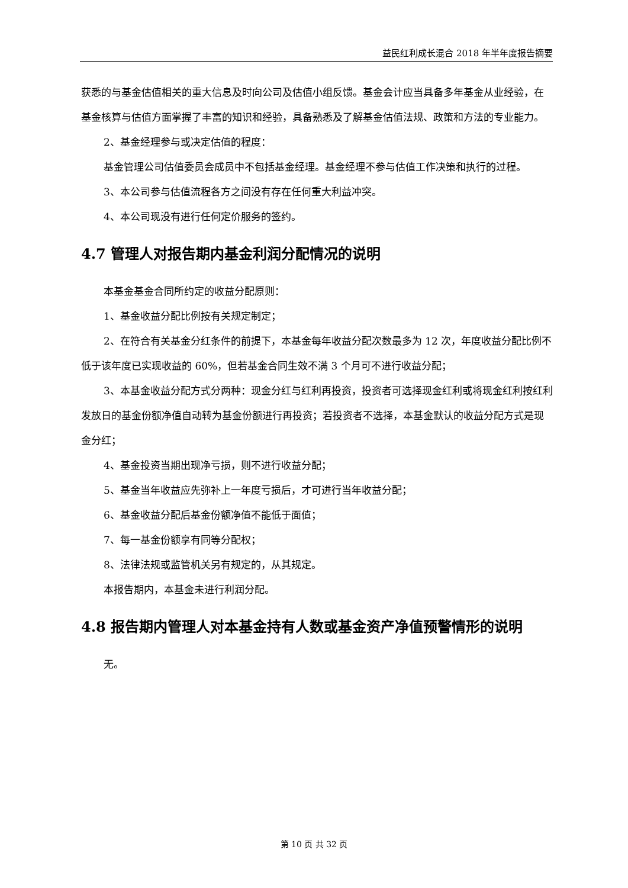益民红利成长混合 2018 年半年度报告摘要
获悉的与基金估值相关的重大信息及时向公司及估值小组反馈。基金会计应当具备多年基金从业经验，在基金核算与估值方面掌握了丰富的知识和经验，具备熟悉及了解基金估值法规、政策和方法的专业能力。
2、基金经理参与或决定估值的程度：
基金管理公司估值委员会成员中不包括基金经理。基金经理不参与估值工作决策和执行的过程。
3、本公司参与估值流程各方之间没有存在任何重大利益冲突。
4、本公司现没有进行任何定价服务的签约。
4.7 管理人对报告期内基金利润分配情况的说明
本基金基金合同所约定的收益分配原则：
1、基金收益分配比例按有关规定制定；
2、在符合有关基金分红条件的前提下，本基金每年收益分配次数最多为 12 次，年度收益分配比例不低于该年度已实现收益的 60%，但若基金合同生效不满 3 个月可不进行收益分配；
3、本基金收益分配方式分两种：现金分红与红利再投资，投资者可选择现金红利或将现金红利按红利发放日的基金份额净值自动转为基金份额进行再投资；若投资者不选择，本基金默认的收益分配方式是现金分红；
4、基金投资当期出现净亏损，则不进行收益分配；
5、基金当年收益应先弥补上一年度亏损后，才可进行当年收益分配；
6、基金收益分配后基金份额净值不能低于面值；
7、每一基金份额享有同等分配权；
8、法律法规或监管机关另有规定的，从其规定。
本报告期内，本基金未进行利润分配。
4.8 报告期内管理人对本基金持有人数或基金资产净值预警情形的说明
无。
第 10 页 共 32 页